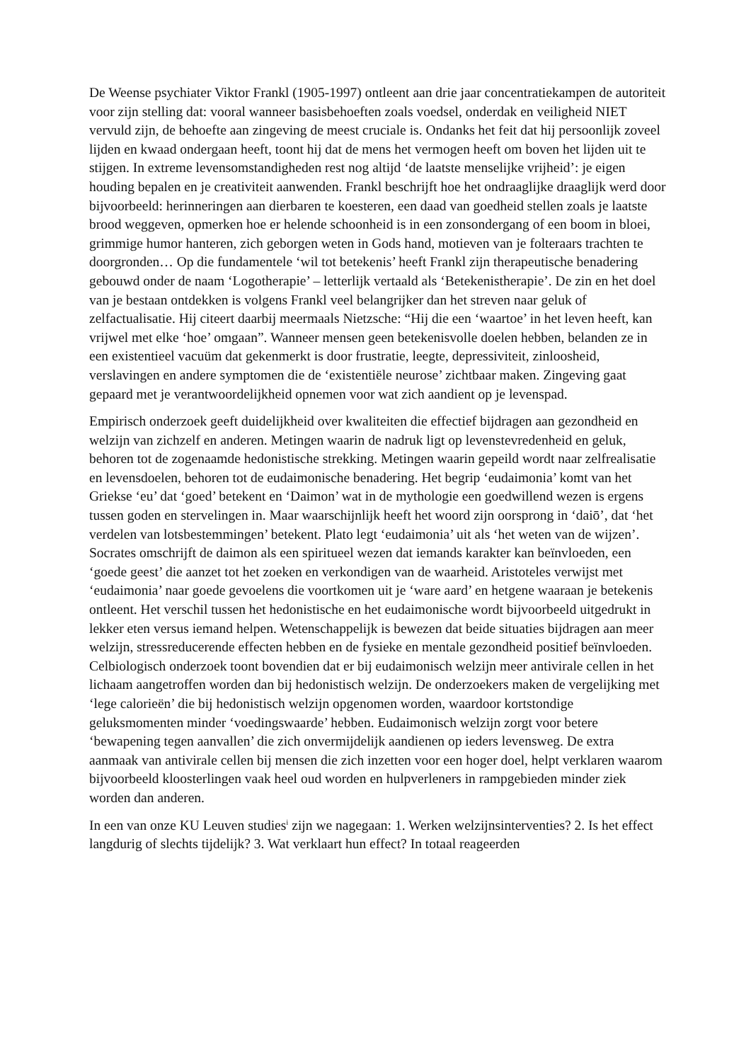De Weense psychiater Viktor Frankl (1905-1997) ontleent aan drie jaar concentratiekampen de autoriteit voor zijn stelling dat: vooral wanneer basisbehoeften zoals voedsel, onderdak en veiligheid NIET vervuld zijn, de behoefte aan zingeving de meest cruciale is. Ondanks het feit dat hij persoonlijk zoveel lijden en kwaad ondergaan heeft, toont hij dat de mens het vermogen heeft om boven het lijden uit te stijgen. In extreme levensomstandigheden rest nog altijd ‘de laatste menselijke vrijheid’: je eigen houding bepalen en je creativiteit aanwenden. Frankl beschrijft hoe het ondraaglijke draaglijk werd door bijvoorbeeld: herinneringen aan dierbaren te koesteren, een daad van goedheid stellen zoals je laatste brood weggeven, opmerken hoe er helende schoonheid is in een zonsondergang of een boom in bloei, grimmige humor hanteren, zich geborgen weten in Gods hand, motieven van je folteraars trachten te doorgronden… Op die fundamentele ‘wil tot betekenis’ heeft Frankl zijn therapeutische benadering gebouwd onder de naam ‘Logotherapie’ – letterlijk vertaald als ‘Betekenistherapie’. De zin en het doel van je bestaan ontdekken is volgens Frankl veel belangrijker dan het streven naar geluk of zelfactualisatie. Hij citeert daarbij meermaals Nietzsche: “Hij die een ‘waartoe’ in het leven heeft, kan vrijwel met elke ‘hoe’ omgaan”. Wanneer mensen geen betekenisvolle doelen hebben, belanden ze in een existentieel vacuüm dat gekenmerkt is door frustratie, leegte, depressiviteit, zinloosheid, verslavingen en andere symptomen die de ‘existentiële neurose’ zichtbaar maken. Zingeving gaat gepaard met je verantwoordelijkheid opnemen voor wat zich aandient op je levenspad.
Empirisch onderzoek geeft duidelijkheid over kwaliteiten die effectief bijdragen aan gezondheid en welzijn van zichzelf en anderen. Metingen waarin de nadruk ligt op levenstevredenheid en geluk, behoren tot de zogenaamde hedonistische strekking. Metingen waarin gepeild wordt naar zelfrealisatie en levensdoelen, behoren tot de eudaimonische benadering. Het begrip ‘eudaimonia’ komt van het Griekse ‘eu’ dat ‘goed’ betekent en ‘Daimon’ wat in de mythologie een goedwillend wezen is ergens tussen goden en stervelingen in. Maar waarschijnlijk heeft het woord zijn oorsprong in ‘daiō’, dat ‘het verdelen van lotsbestemmingen’ betekent. Plato legt ‘eudaimonia’ uit als ‘het weten van de wijzen’. Socrates omschrijft de daimon als een spiritueel wezen dat iemands karakter kan beïnvloeden, een ‘goede geest’ die aanzet tot het zoeken en verkondigen van de waarheid. Aristoteles verwijst met ‘eudaimonia’ naar goede gevoelens die voortkomen uit je ‘ware aard’ en hetgene waaraan je betekenis ontleent. Het verschil tussen het hedonistische en het eudaimonische wordt bijvoorbeeld uitgedrukt in lekker eten versus iemand helpen. Wetenschappelijk is bewezen dat beide situaties bijdragen aan meer welzijn, stressreducerende effecten hebben en de fysieke en mentale gezondheid positief beïnvloeden. Celbiologisch onderzoek toont bovendien dat er bij eudaimonisch welzijn meer antivirale cellen in het lichaam aangetroffen worden dan bij hedonistisch welzijn. De onderzoekers maken de vergelijking met ‘lege calorieën’ die bij hedonistisch welzijn opgenomen worden, waardoor kortstondige geluksmomenten minder ‘voedingswaarde’ hebben. Eudaimonisch welzijn zorgt voor betere ‘bewapening tegen aanvallen’ die zich onvermijdelijk aandienen op ieders levensweg. De extra aanmaak van antivirale cellen bij mensen die zich inzetten voor een hoger doel, helpt verklaren waarom bijvoorbeeld kloosterlingen vaak heel oud worden en hulpverleners in rampgebieden minder ziek worden dan anderen.
In een van onze KU Leuven studies<sup>i</sup> zijn we nagegaan: 1. Werken welzijnsinterventies? 2. Is het effect langdurig of slechts tijdelijk? 3. Wat verklaart hun effect? In totaal reageerden